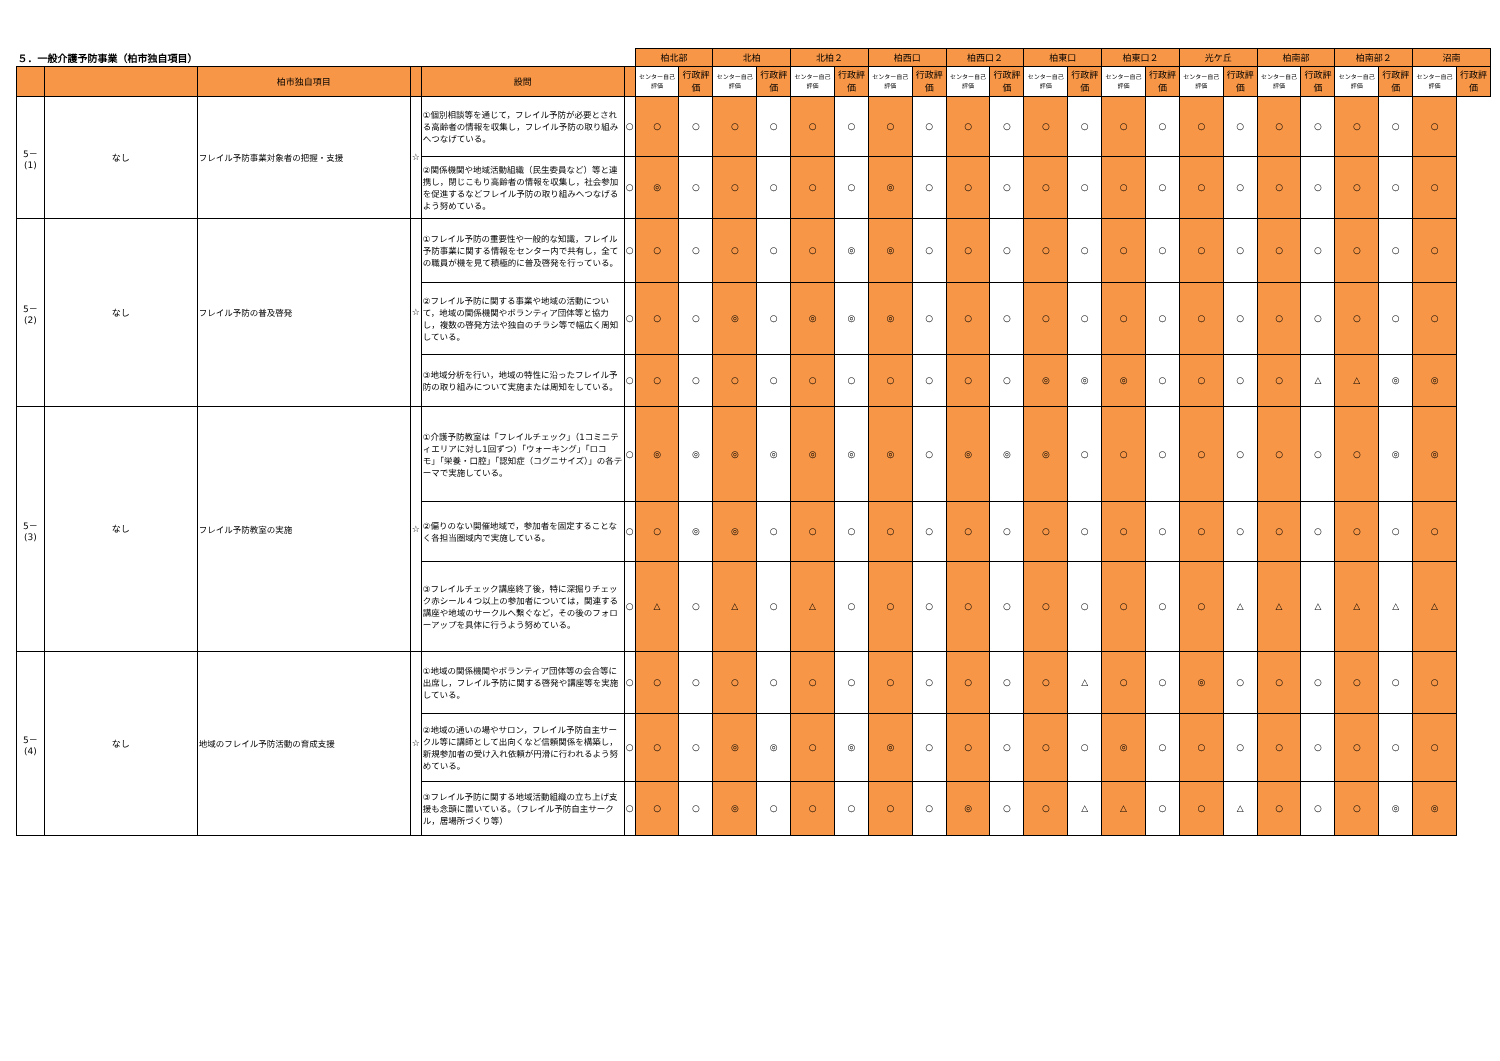| ５．一般介護予防事業（柏市独自項目） | | | | | | 柏北部 | | 北柏 | | 北柏２ | | 柏西口 | | 柏西口２ | | 柏東口 | | 柏東口２ | | 光ケ丘 | | 柏南部 | | 柏南部２ | | 沼南 | |
| | | 柏市独自項目 | | 設問 | | センター自己評価 | 行政評価 | センター自己評価 | 行政評価 | センター自己評価 | 行政評価 | センター自己評価 | 行政評価 | センター自己評価 | 行政評価 | センター自己評価 | 行政評価 | センター自己評価 | 行政評価 | センター自己評価 | 行政評価 | センター自己評価 | 行政評価 | センター自己評価 | 行政評価 | センター自己評価 | 行政評価 |
| 5－(1) | なし | フレイル予防事業対象者の把握・支援 | ☆ | ①個別相談等を通じて，フレイル予防が必要とされる高齢者の情報を収集し，フレイル予防の取り組みへつなげている。 | ○ | ○ | ○ | ○ | ○ | ○ | ○ | ○ | ○ | ○ | ○ | ○ | ○ | ○ | ○ | ○ | ○ | ○ | ○ | ○ | ○ | ○ | |
| | | | | ②関係機関や地域活動組織（民生委員など）等と連携し，閉じこもり高齢者の情報を収集し，社会参加を促進するなどフレイル予防の取り組みへつなげるよう努めている。 | ○ | ◎ | ○ | ○ | ○ | ○ | ○ | ◎ | ○ | ○ | ○ | ○ | ○ | ○ | ○ | ○ | ○ | ○ | ○ | ○ | ○ | ○ | |
| 5－(2) | なし | フレイル予防の普及啓発 | ☆ | ①フレイル予防の重要性や一般的な知識，フレイル予防事業に関する情報をセンター内で共有し，全ての職員が機を見て積極的に普及啓発を行っている。 | ○ | ○ | ○ | ○ | ○ | ○ | ◎ | ◎ | ○ | ○ | ○ | ○ | ○ | ○ | ○ | ○ | ○ | ○ | ○ | ○ | ○ | ○ | |
| | | | | ②フレイル予防に関する事業や地域の活動について，地域の関係機関やボランティア団体等と協力し，複数の啓発方法や独自のチラシ等で幅広く周知している。 | ○ | ○ | ○ | ◎ | ○ | ◎ | ◎ | ◎ | ○ | ○ | ○ | ○ | ○ | ○ | ○ | ○ | ○ | ○ | ○ | ○ | ○ | ○ | |
| | | | | ③地域分析を行い，地域の特性に沿ったフレイル予防の取り組みについて実施または周知をしている。 | ○ | ○ | ○ | ○ | ○ | ○ | ○ | ○ | ○ | ○ | ○ | ◎ | ◎ | ◎ | ○ | ○ | ○ | ○ | △ | △ | ◎ | ◎ | |
| 5－(3) | なし | フレイル予防教室の実施 | ☆ | ①介護予防教室は「フレイルチェック」（1コミニティエリアに対し1回ずつ）「ウォーキング」「ロコモ」「栄養・口腔」「認知症（コグニサイズ）」の各テーマで実施している。 | ○ | ◎ | ◎ | ◎ | ◎ | ◎ | ◎ | ◎ | ○ | ◎ | ◎ | ◎ | ○ | ○ | ○ | ○ | ○ | ○ | ○ | ○ | ◎ | ◎ | |
| | | | | ②偏りのない開催地域で，参加者を固定することなく各担当圏域内で実施している。 | ○ | ○ | ◎ | ◎ | ○ | ○ | ○ | ○ | ○ | ○ | ○ | ○ | ○ | ○ | ○ | ○ | ○ | ○ | ○ | ○ | ○ | ○ | |
| | | | | ③フレイルチェック講座終了後，特に深掘りチェック赤シール４つ以上の参加者については，関連する講座や地域のサークルへ繋ぐなど，その後のフォローアップを具体に行うよう努めている。 | ○ | △ | ○ | △ | ○ | △ | ○ | ○ | ○ | ○ | ○ | ○ | ○ | ○ | ○ | ○ | △ | △ | △ | △ | △ | △ | |
| 5－(4) | なし | 地域のフレイル予防活動の育成支援 | ☆ | ①地域の関係機関やボランティア団体等の会合等に出席し，フレイル予防に関する啓発や講座等を実施している。 | ○ | ○ | ○ | ○ | ○ | ○ | ○ | ○ | ○ | ○ | ○ | ○ | △ | ○ | ○ | ◎ | ○ | ○ | ○ | ○ | ○ | ○ | |
| | | | | ②地域の通いの場やサロン，フレイル予防自主サークル等に講師として出向くなど信頼関係を構築し，新規参加者の受け入れ依頼が円滑に行われるよう努めている。 | ○ | ○ | ○ | ◎ | ◎ | ○ | ◎ | ◎ | ○ | ○ | ○ | ○ | ○ | ◎ | ○ | ○ | ○ | ○ | ○ | ○ | ○ | ○ | |
| | | | | ③フレイル予防に関する地域活動組織の立ち上げ支援も念頭に置いている。（フレイル予防自主サークル，居場所づくり等） | ○ | ○ | ○ | ◎ | ○ | ○ | ○ | ○ | ○ | ◎ | ○ | ○ | △ | △ | ○ | ○ | △ | ○ | ○ | ○ | ◎ | ◎ | |